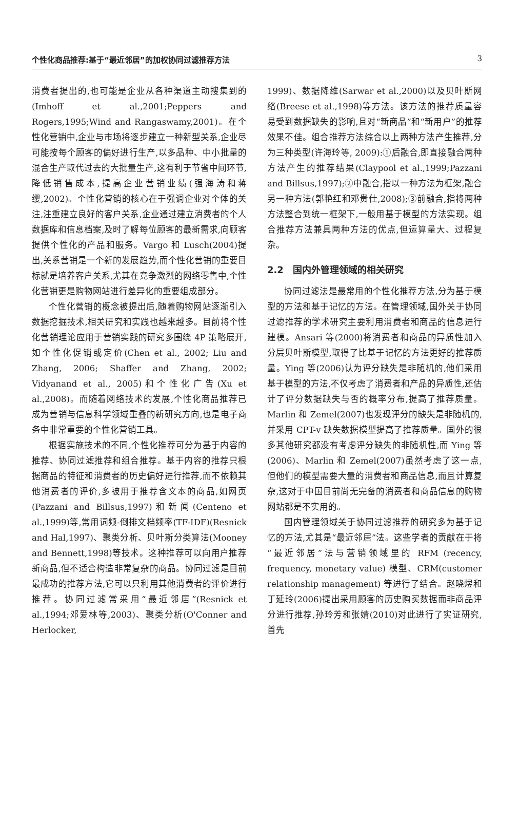个性化商品推荐:基于“最近邻居”的加权协同过滤推荐方法 3
消费者提出的,也可能是企业从各种渠道主动搜集到的(Imhoff et al.,2001;Peppers and Rogers,1995;Wind and Rangaswamy,2001)。在个性化营销中,企业与市场将逐步建立一种新型关系,企业尽可能按每个顾客的偏好进行生产,以多品种、中小批量的混合生产取代过去的大批量生产,这有利于节省中间环节,降低销售成本,提高企业营销业绩(强海涛和蒋缨,2002)。个性化营销的核心在于强调企业对个体的关注,注重建立良好的客户关系,企业通过建立消费者的个人数据库和信息档案,及时了解每位顾客的最新需求,向顾客提供个性化的产品和服务。Vargo 和 Lusch(2004)提出,关系营销是一个新的发展趋势,而个性化营销的重要目标就是培养客户关系,尤其在竞争激烈的网络零售中,个性化营销更是购物网站进行差异化的重要组成部分。
个性化营销的概念被提出后,随着购物网站逐渐引入数据挖掘技术,相关研究和实践也越来越多。目前将个性化营销理论应用于营销实践的研究多围绕 4P 策略展开,如个性化促销或定价(Chen et al., 2002; Liu and Zhang, 2006; Shaffer and Zhang, 2002; Vidyanand et al., 2005)和个性化广告(Xu et al.,2008)。而随着网络技术的发展,个性化商品推荐已成为营销与信息科学领域重叠的新研究方向,也是电子商务中非常重要的个性化营销工具。
根据实施技术的不同,个性化推荐可分为基于内容的推荐、协同过滤推荐和组合推荐。基于内容的推荐只根据商品的特征和消费者的历史偏好进行推荐,而不依赖其他消费者的评价,多被用于推荐含文本的商品,如网页(Pazzani and Billsus,1997)和新闻(Centeno et al.,1999)等,常用词频-倒排文档频率(TF-IDF)(Resnick and Hal,1997)、聚类分析、贝叶斯分类算法(Mooney and Bennett,1998)等技术。这种推荐可以向用户推荐新商品,但不适合构造非常复杂的商品。协同过滤是目前最成功的推荐方法,它可以只利用其他消费者的评价进行推荐。协同过滤常采用“最近邻居”(Resnick et al.,1994;邓爱林等,2003)、聚类分析(O'Conner and Herlocker,
1999)、数据降维(Sarwar et al.,2000)以及贝叶斯网络(Breese et al.,1998)等方法。该方法的推荐质量容易受到数据缺失的影响,且对“新商品”和“新用户”的推荐效果不佳。组合推荐方法综合以上两种方法产生推荐,分为三种类型(许海玲等, 2009):①后融合,即直接融合两种方法产生的推荐结果(Claypool et al.,1999;Pazzani and Billsus,1997);②中融合,指以一种方法为框架,融合另一种方法(郭艳红和邓贵仕,2008);③前融合,指将两种方法整合到统一框架下,一般用基于模型的方法实现。组合推荐方法兼具两种方法的优点,但运算量大、过程复杂。
2.2　国内外管理领域的相关研究
协同过滤法是最常用的个性化推荐方法,分为基于模型的方法和基于记忆的方法。在管理领域,国外关于协同过滤推荐的学术研究主要利用消费者和商品的信息进行建模。Ansari 等(2000)将消费者和商品的异质性加入分层贝叶斯模型,取得了比基于记忆的方法更好的推荐质量。Ying 等(2006)认为评分缺失是非随机的,他们采用基于模型的方法,不仅考虑了消费者和产品的异质性,还估计了评分数据缺失与否的概率分布,提高了推荐质量。Marlin 和 Zemel(2007)也发现评分的缺失是非随机的,并采用 CPT-v 缺失数据模型提高了推荐质量。国外的很多其他研究都没有考虑评分缺失的非随机性,而 Ying 等(2006)、Marlin 和 Zemel(2007)虽然考虑了这一点,但他们的模型需要大量的消费者和商品信息,而且计算复杂,这对于中国目前尚无完备的消费者和商品信息的购物网站都是不实用的。
国内管理领域关于协同过滤推荐的研究多为基于记忆的方法,尤其是“最近邻居”法。这些学者的贡献在于将“最近邻居”法与营销领域里的 RFM (recency, frequency, monetary value) 模型、CRM(customer relationship management) 等进行了结合。赵晓煜和丁延玲(2006)提出采用顾客的历史购买数据而非商品评分进行推荐,孙玲芳和张婧(2010)对此进行了实证研究,首先